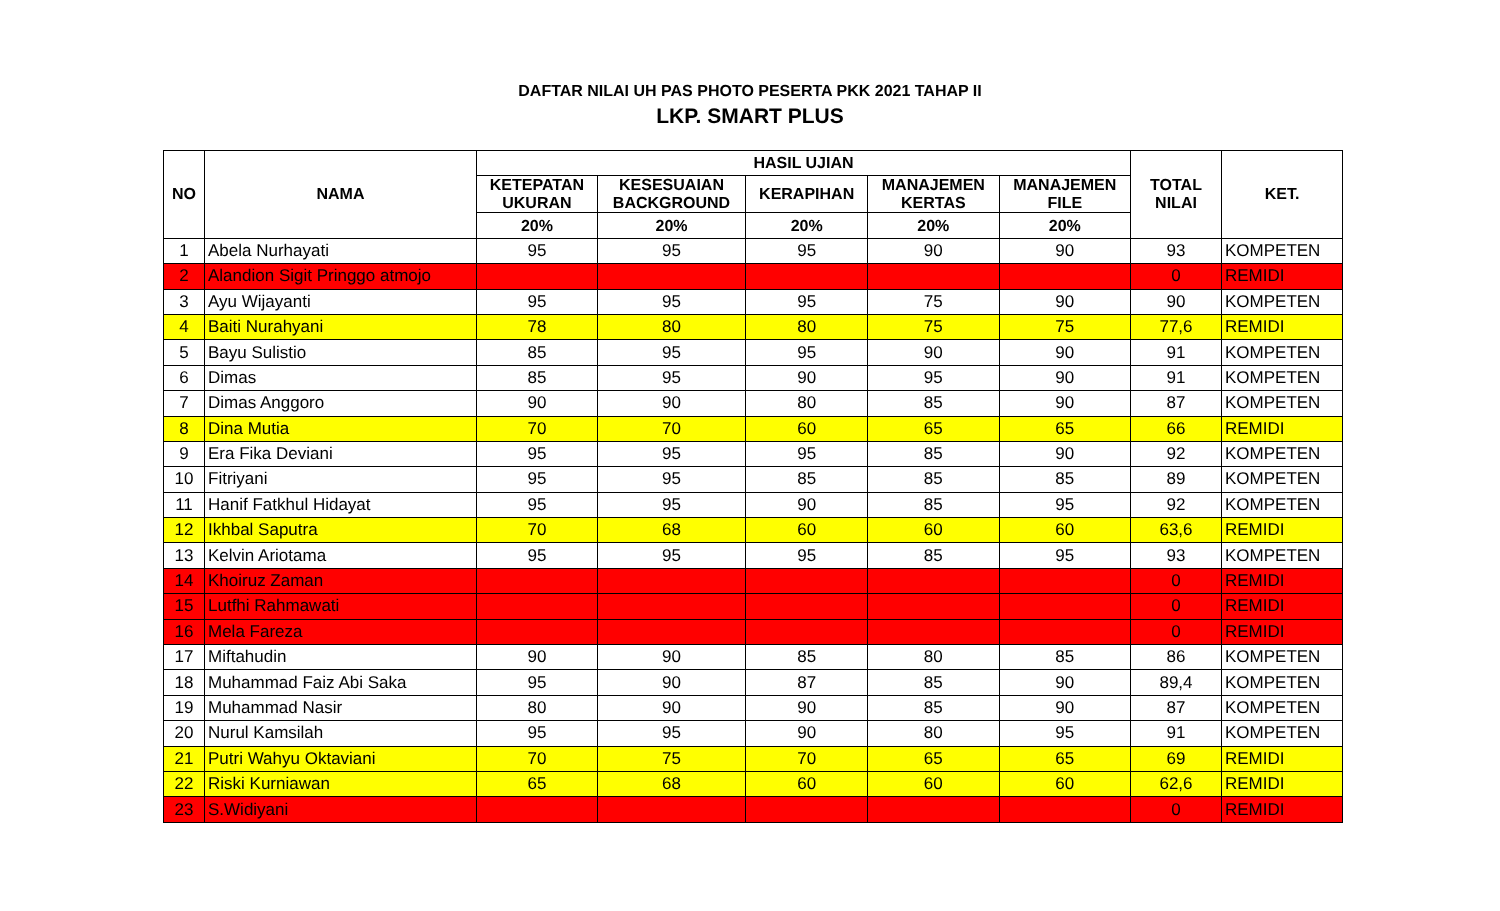DAFTAR NILAI UH PAS PHOTO PESERTA PKK 2021 TAHAP II
LKP. SMART PLUS
| NO | NAMA | HASIL UJIAN | | | | | TOTAL NILAI | KET. |
| --- | --- | --- | --- | --- | --- | --- | --- | --- |
| | | KETEPATAN UKURAN | KESESUAIAN BACKGROUND | KERAPIHAN | MANAJEMEN KERTAS | MANAJEMEN FILE | | |
| | | 20% | 20% | 20% | 20% | 20% | | |
| 1 | Abela Nurhayati | 95 | 95 | 95 | 90 | 90 | 93 | KOMPETEN |
| 2 | Alandion Sigit Pringgo atmojo | | | | | | 0 | REMIDI |
| 3 | Ayu Wijayanti | 95 | 95 | 95 | 75 | 90 | 90 | KOMPETEN |
| 4 | Baiti Nurahyani | 78 | 80 | 80 | 75 | 75 | 77,6 | REMIDI |
| 5 | Bayu Sulistio | 85 | 95 | 95 | 90 | 90 | 91 | KOMPETEN |
| 6 | Dimas | 85 | 95 | 90 | 95 | 90 | 91 | KOMPETEN |
| 7 | Dimas Anggoro | 90 | 90 | 80 | 85 | 90 | 87 | KOMPETEN |
| 8 | Dina Mutia | 70 | 70 | 60 | 65 | 65 | 66 | REMIDI |
| 9 | Era Fika Deviani | 95 | 95 | 95 | 85 | 90 | 92 | KOMPETEN |
| 10 | Fitriyani | 95 | 95 | 85 | 85 | 85 | 89 | KOMPETEN |
| 11 | Hanif Fatkhul Hidayat | 95 | 95 | 90 | 85 | 95 | 92 | KOMPETEN |
| 12 | Ikhbal Saputra | 70 | 68 | 60 | 60 | 60 | 63,6 | REMIDI |
| 13 | Kelvin Ariotama | 95 | 95 | 95 | 85 | 95 | 93 | KOMPETEN |
| 14 | Khoiruz Zaman | | | | | | 0 | REMIDI |
| 15 | Lutfhi Rahmawati | | | | | | 0 | REMIDI |
| 16 | Mela Fareza | | | | | | 0 | REMIDI |
| 17 | Miftahudin | 90 | 90 | 85 | 80 | 85 | 86 | KOMPETEN |
| 18 | Muhammad Faiz Abi Saka | 95 | 90 | 87 | 85 | 90 | 89,4 | KOMPETEN |
| 19 | Muhammad Nasir | 80 | 90 | 90 | 85 | 90 | 87 | KOMPETEN |
| 20 | Nurul Kamsilah | 95 | 95 | 90 | 80 | 95 | 91 | KOMPETEN |
| 21 | Putri Wahyu Oktaviani | 70 | 75 | 70 | 65 | 65 | 69 | REMIDI |
| 22 | Riski Kurniawan | 65 | 68 | 60 | 60 | 60 | 62,6 | REMIDI |
| 23 | S.Widiyani | | | | | | 0 | REMIDI |